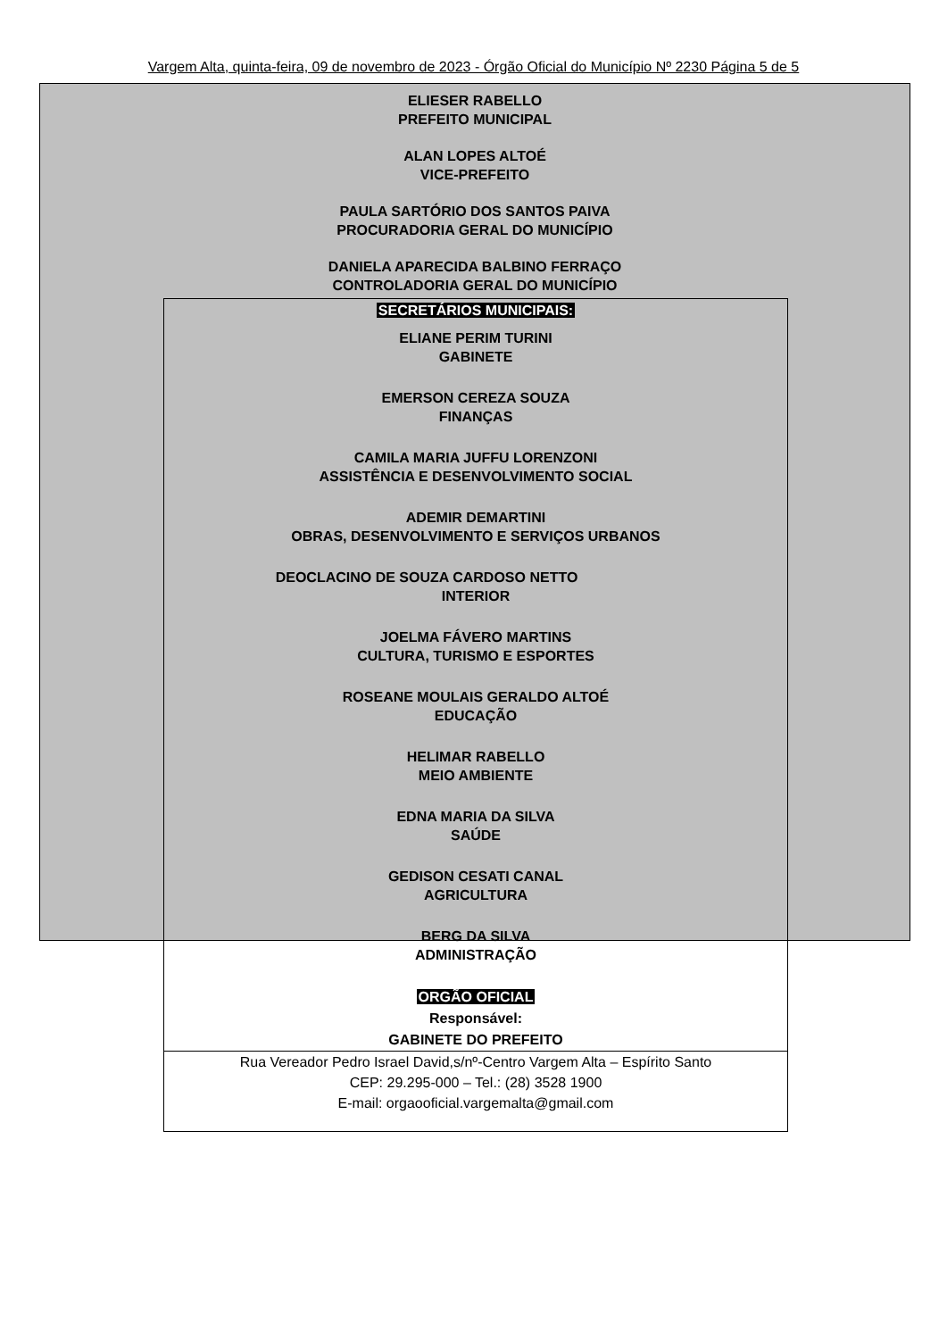Vargem Alta, quinta-feira, 09 de novembro de 2023 - Órgão Oficial do Município Nº 2230 Página 5 de 5
ELIESER RABELLO
PREFEITO MUNICIPAL
ALAN LOPES ALTOÉ
VICE-PREFEITO
PAULA SARTÓRIO DOS SANTOS PAIVA
PROCURADORIA GERAL DO MUNICÍPIO
DANIELA APARECIDA BALBINO FERRAÇO
CONTROLADORIA GERAL DO MUNICÍPIO
SECRETÁRIOS MUNICIPAIS:
ELIANE PERIM TURINI
GABINETE
EMERSON CEREZA SOUZA
FINANÇAS
CAMILA MARIA JUFFU LORENZONI
ASSISTÊNCIA E DESENVOLVIMENTO SOCIAL
ADEMIR DEMARTINI
OBRAS, DESENVOLVIMENTO E SERVIÇOS URBANOS
DEOCLACINO DE SOUZA CARDOSO NETTO
INTERIOR
JOELMA FÁVERO MARTINS
CULTURA, TURISMO E ESPORTES
ROSEANE MOULAIS GERALDO ALTOÉ
EDUCAÇÃO
HELIMAR RABELLO
MEIO AMBIENTE
EDNA MARIA DA SILVA
SAÚDE
GEDISON CESATI CANAL
AGRICULTURA
BERG DA SILVA
ADMINISTRAÇÃO
ORGÃO OFICIAL
Responsável:
GABINETE DO PREFEITO
Rua Vereador Pedro Israel David,s/nº-Centro Vargem Alta – Espírito Santo
CEP: 29.295-000 – Tel.: (28) 3528 1900
E-mail: orgaooficial.vargemalta@gmail.com